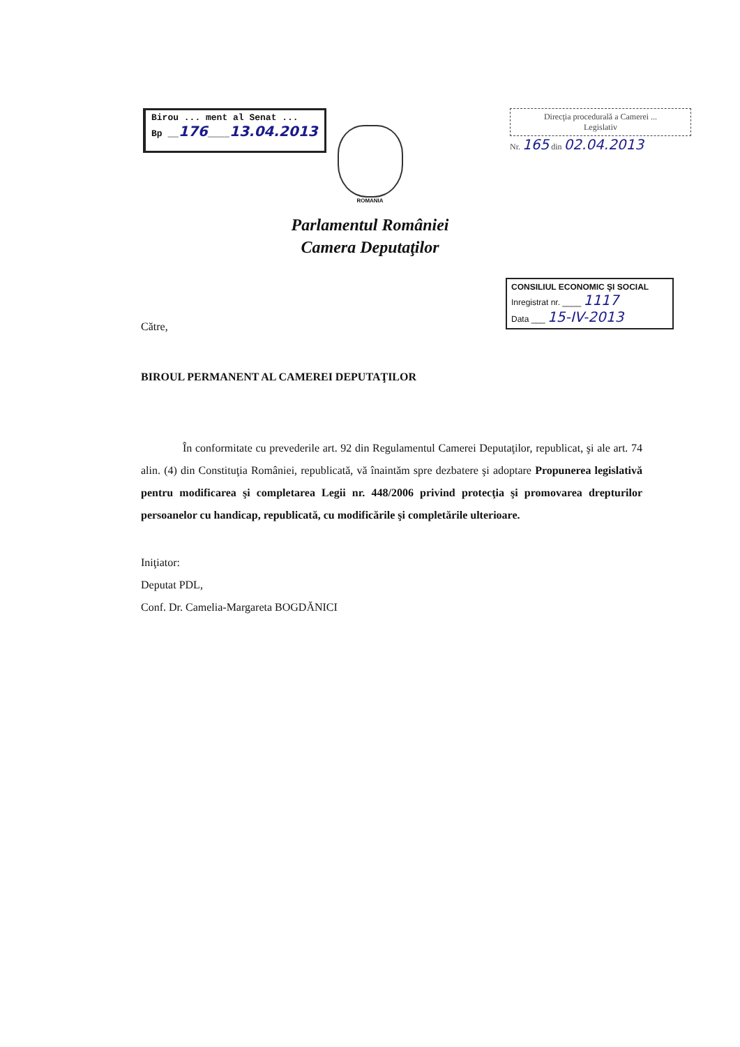Birou ... ment al Senat ...
Bp __176____13.04.2013
Direcţia procedurală a Camerei ...
Legislativ
Nr. 165 din 02.04.2013
ROMANIA
Parlamentul României
Camera Deputaţilor
CONSILIUL ECONOMIC ŞI SOCIAL
Inregistrat nr. ____ 1117
Data ___ 15-IV-2013
Către,
BIROUL PERMANENT AL CAMEREI DEPUTAŢILOR
În conformitate cu prevederile art. 92 din Regulamentul Camerei Deputaţilor, republicat, şi ale art. 74 alin. (4) din Constituţia României, republicată, vă înaintăm spre dezbatere şi adoptare Propunerea legislativă pentru modificarea şi completarea Legii nr. 448/2006 privind protecţia şi promovarea drepturilor persoanelor cu handicap, republicată, cu modificările şi completările ulterioare.
Iniţiator:
Deputat PDL,
Conf. Dr. Camelia-Margareta BOGDĂNICI